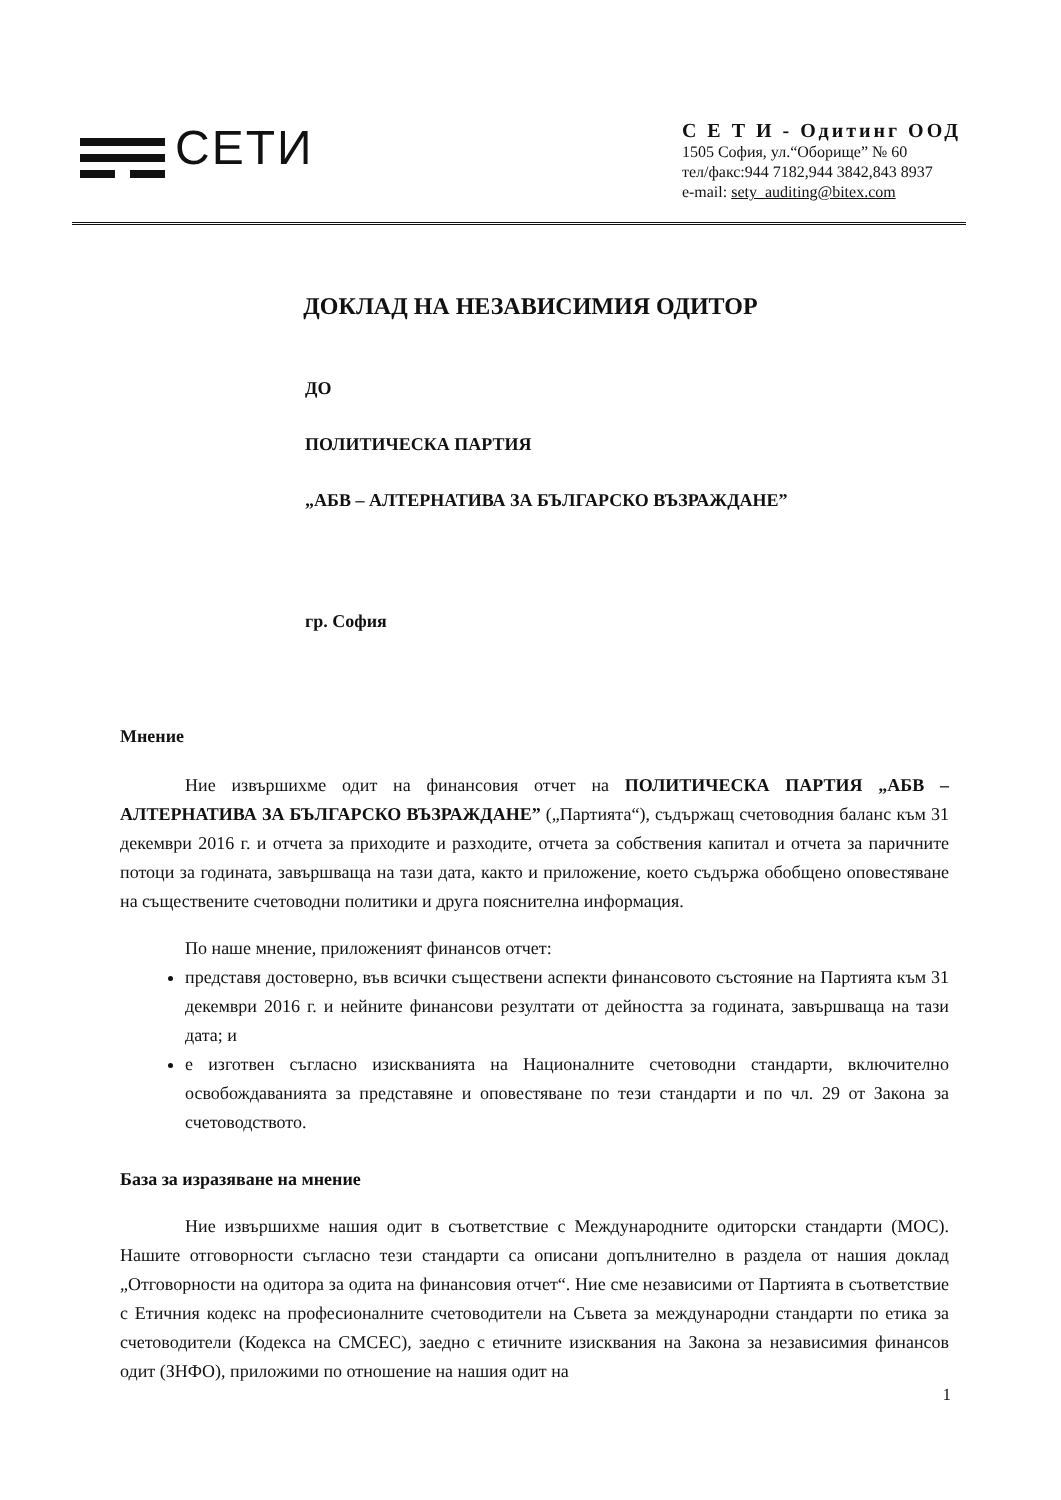CETИ
С Е Т И - Одитинг ООД
1505 София, ул.“Оборище” № 60
тел/факс:944 7182,944 3842,843 8937
e-mail: sety_auditing@bitex.com
ДОКЛАД НА НЕЗАВИСИМИЯ ОДИТОР
ДО
ПОЛИТИЧЕСКА ПАРТИЯ
„АБВ – АЛТЕРНАТИВА ЗА БЪЛГАРСКО ВЪЗРАЖДАНЕ”
гр. София
Мнение
Ние извършихме одит на финансовия отчет на ПОЛИТИЧЕСКА ПАРТИЯ „АБВ – АЛТЕРНАТИВА ЗА БЪЛГАРСКО ВЪЗРАЖДАНЕ” („Партията“), съдържащ счетоводния баланс към 31 декември 2016 г. и отчета за приходите и разходите, отчета за собствения капитал и отчета за паричните потоци за годината, завършваща на тази дата, както и приложение, което съдържа обобщено оповестяване на съществените счетоводни политики и друга пояснителна информация.
По наше мнение, приложеният финансов отчет:
представя достоверно, във всички съществени аспекти финансовото състояние на Партията към 31 декември 2016 г. и нейните финансови резултати от дейността за годината, завършваща на тази дата; и
е изготвен съгласно изискванията на Националните счетоводни стандарти, включително освобождаванията за представяне и оповестяване по тези стандарти и по чл. 29 от Закона за счетоводството.
База за изразяване на мнение
Ние извършихме нашия одит в съответствие с Международните одиторски стандарти (МОС). Нашите отговорности съгласно тези стандарти са описани допълнително в раздела от нашия доклад „Отговорности на одитора за одита на финансовия отчет“. Ние сме независими от Партията в съответствие с Етичния кодекс на професионалните счетоводители на Съвета за международни стандарти по етика за счетоводители (Кодекса на СМСЕС), заедно с етичните изисквания на Закона за независимия финансов одит (ЗНФО), приложими по отношение на нашия одит на
1